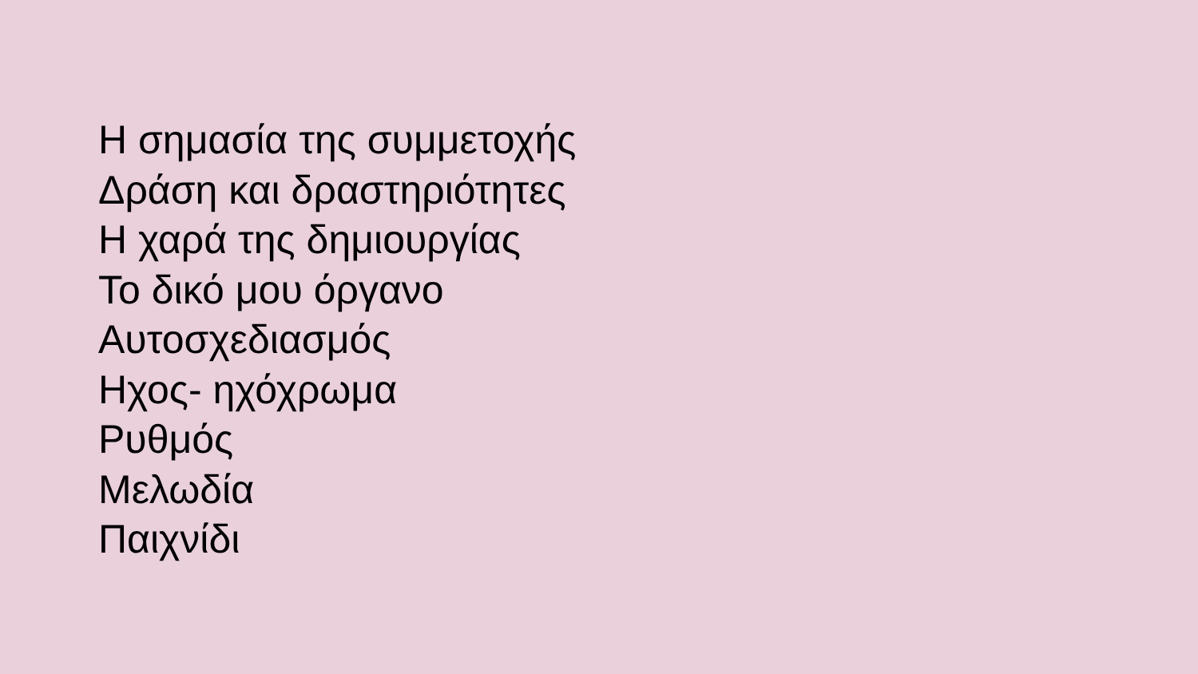Η σημασία της συμμετοχής
Δράση και δραστηριότητες
Η χαρά της δημιουργίας
Το δικό μου όργανο
Αυτοσχεδιασμός
Ηχος- ηχόχρωμα
Ρυθμός
Μελωδία
Παιχνίδι